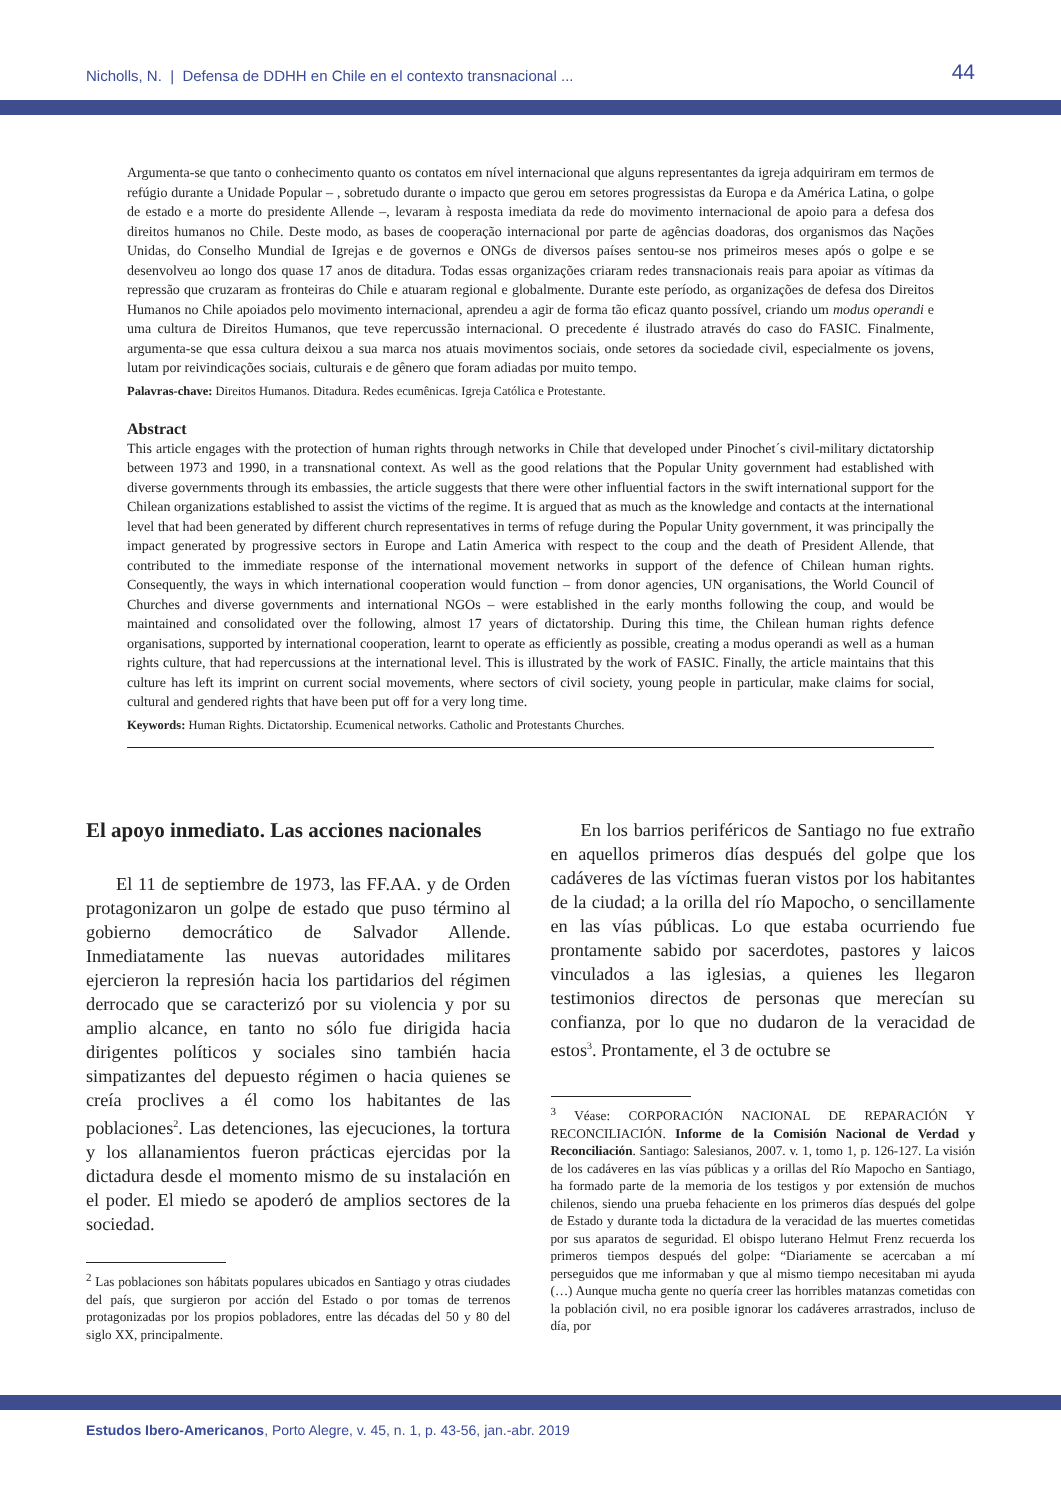Nicholls, N. | Defensa de DDHH en Chile en el contexto transnacional ... 44
Argumenta-se que tanto o conhecimento quanto os contatos em nível internacional que alguns representantes da igreja adquiriram em termos de refúgio durante a Unidade Popular – , sobretudo durante o impacto que gerou em setores progressistas da Europa e da América Latina, o golpe de estado e a morte do presidente Allende –, levaram à resposta imediata da rede do movimento internacional de apoio para a defesa dos direitos humanos no Chile. Deste modo, as bases de cooperação internacional por parte de agências doadoras, dos organismos das Nações Unidas, do Conselho Mundial de Igrejas e de governos e ONGs de diversos países sentou-se nos primeiros meses após o golpe e se desenvolveu ao longo dos quase 17 anos de ditadura. Todas essas organizações criaram redes transnacionais reais para apoiar as vítimas da repressão que cruzaram as fronteiras do Chile e atuaram regional e globalmente. Durante este período, as organizações de defesa dos Direitos Humanos no Chile apoiados pelo movimento internacional, aprendeu a agir de forma tão eficaz quanto possível, criando um modus operandi e uma cultura de Direitos Humanos, que teve repercussão internacional. O precedente é ilustrado através do caso do FASIC. Finalmente, argumenta-se que essa cultura deixou a sua marca nos atuais movimentos sociais, onde setores da sociedade civil, especialmente os jovens, lutam por reivindicações sociais, culturais e de gênero que foram adiadas por muito tempo.
Palavras-chave: Direitos Humanos. Ditadura. Redes ecumênicas. Igreja Católica e Protestante.
Abstract
This article engages with the protection of human rights through networks in Chile that developed under Pinochet´s civil-military dictatorship between 1973 and 1990, in a transnational context. As well as the good relations that the Popular Unity government had established with diverse governments through its embassies, the article suggests that there were other influential factors in the swift international support for the Chilean organizations established to assist the victims of the regime. It is argued that as much as the knowledge and contacts at the international level that had been generated by different church representatives in terms of refuge during the Popular Unity government, it was principally the impact generated by progressive sectors in Europe and Latin America with respect to the coup and the death of President Allende, that contributed to the immediate response of the international movement networks in support of the defence of Chilean human rights. Consequently, the ways in which international cooperation would function – from donor agencies, UN organisations, the World Council of Churches and diverse governments and international NGOs – were established in the early months following the coup, and would be maintained and consolidated over the following, almost 17 years of dictatorship. During this time, the Chilean human rights defence organisations, supported by international cooperation, learnt to operate as efficiently as possible, creating a modus operandi as well as a human rights culture, that had repercussions at the international level. This is illustrated by the work of FASIC. Finally, the article maintains that this culture has left its imprint on current social movements, where sectors of civil society, young people in particular, make claims for social, cultural and gendered rights that have been put off for a very long time.
Keywords: Human Rights. Dictatorship. Ecumenical networks. Catholic and Protestants Churches.
El apoyo inmediato. Las acciones nacionales
El 11 de septiembre de 1973, las FF.AA. y de Orden protagonizaron un golpe de estado que puso término al gobierno democrático de Salvador Allende. Inmediatamente las nuevas autoridades militares ejercieron la represión hacia los partidarios del régimen derrocado que se caracterizó por su violencia y por su amplio alcance, en tanto no sólo fue dirigida hacia dirigentes políticos y sociales sino también hacia simpatizantes del depuesto régimen o hacia quienes se creía proclives a él como los habitantes de las poblaciones<sup>2</sup>. Las detenciones, las ejecuciones, la tortura y los allanamientos fueron prácticas ejercidas por la dictadura desde el momento mismo de su instalación en el poder. El miedo se apoderó de amplios sectores de la sociedad.
<sup>2</sup> Las poblaciones son hábitats populares ubicados en Santiago y otras ciudades del país, que surgieron por acción del Estado o por tomas de terrenos protagonizadas por los propios pobladores, entre las décadas del 50 y 80 del siglo XX, principalmente.
En los barrios periféricos de Santiago no fue extraño en aquellos primeros días después del golpe que los cadáveres de las víctimas fueran vistos por los habitantes de la ciudad; a la orilla del río Mapocho, o sencillamente en las vías públicas. Lo que estaba ocurriendo fue prontamente sabido por sacerdotes, pastores y laicos vinculados a las iglesias, a quienes les llegaron testimonios directos de personas que merecían su confianza, por lo que no dudaron de la veracidad de estos<sup>3</sup>. Prontamente, el 3 de octubre se
<sup>3</sup> Véase: CORPORACIÓN NACIONAL DE REPARACIÓN Y RECONCILIACIÓN. Informe de la Comisión Nacional de Verdad y Reconciliación. Santiago: Salesianos, 2007. v. 1, tomo 1, p. 126-127. La visión de los cadáveres en las vías públicas y a orillas del Río Mapocho en Santiago, ha formado parte de la memoria de los testigos y por extensión de muchos chilenos, siendo una prueba fehaciente en los primeros días después del golpe de Estado y durante toda la dictadura de la veracidad de las muertes cometidas por sus aparatos de seguridad. El obispo luterano Helmut Frenz recuerda los primeros tiempos después del golpe: “Diariamente se acercaban a mí perseguidos que me informaban y que al mismo tiempo necesitaban mi ayuda (…) Aunque mucha gente no quería creer las horribles matanzas cometidas con la población civil, no era posible ignorar los cadáveres arrastrados, incluso de día, por
Estudos Ibero-Americanos, Porto Alegre, v. 45, n. 1, p. 43-56, jan.-abr. 2019